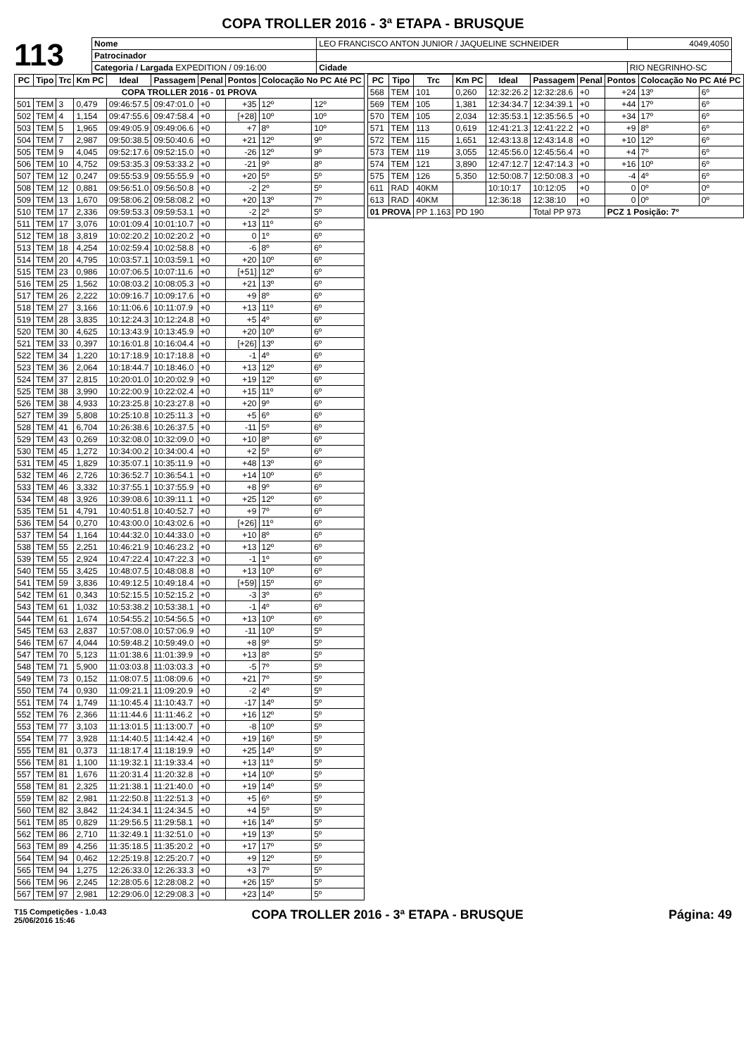COPA TROLLER 2016 - 3ª ETAPA - BRUSQUE
113
| Nome | LEO FRANCISCO ANTON JUNIOR / JAQUELINE SCHNEIDER | | | 4049,4050 |
| Patrocinador | | | | |
| Categoria / Largada EXPEDITION / 09:16:00 | | Cidade | RIO NEGRINHO-SC | |
| PC | Tipo | Trc | Km PC | Ideal | Passagem | Penal | Pontos | Colocação No PC Até PC | |
| --- | --- | --- | --- | --- | --- | --- | --- | --- | --- |
| COPA TROLLER 2016 - 01 PROVA | | | | | | | | | |
| 501 | TEM | 3 | 0,479 | 09:46:57.5 | 09:47:01.0 | +0 | +35 | 12º | 12º |
| 502 | TEM | 4 | 1,154 | 09:47:55.6 | 09:47:58.4 | +0 | [+28] | 10º | 10º |
| 503 | TEM | 5 | 1,965 | 09:49:05.9 | 09:49:06.6 | +0 | +7 | 8º | 10º |
| 504 | TEM | 7 | 2,987 | 09:50:38.5 | 09:50:40.6 | +0 | +21 | 12º | 9º |
| 505 | TEM | 9 | 4,045 | 09:52:17.6 | 09:52:15.0 | +0 | -26 | 12º | 9º |
| 506 | TEM | 10 | 4,752 | 09:53:35.3 | 09:53:33.2 | +0 | -21 | 9º | 8º |
| 507 | TEM | 12 | 0,247 | 09:55:53.9 | 09:55:55.9 | +0 | +20 | 5º | 5º |
| 508 | TEM | 12 | 0,881 | 09:56:51.0 | 09:56:50.8 | +0 | -2 | 2º | 5º |
| 509 | TEM | 13 | 1,670 | 09:58:06.2 | 09:58:08.2 | +0 | +20 | 13º | 7º |
| 510 | TEM | 17 | 2,336 | 09:59:53.3 | 09:59:53.1 | +0 | -2 | 2º | 5º |
| 511 | TEM | 17 | 3,076 | 10:01:09.4 | 10:01:10.7 | +0 | +13 | 11º | 6º |
| 512 | TEM | 18 | 3,819 | 10:02:20.2 | 10:02:20.2 | +0 | 0 | 1º | 6º |
| 513 | TEM | 18 | 4,254 | 10:02:59.4 | 10:02:58.8 | +0 | -6 | 8º | 6º |
| 514 | TEM | 20 | 4,795 | 10:03:57.1 | 10:03:59.1 | +0 | +20 | 10º | 6º |
| 515 | TEM | 23 | 0,986 | 10:07:06.5 | 10:07:11.6 | +0 | [+51] | 12º | 6º |
| 516 | TEM | 25 | 1,562 | 10:08:03.2 | 10:08:05.3 | +0 | +21 | 13º | 6º |
| 517 | TEM | 26 | 2,222 | 10:09:16.7 | 10:09:17.6 | +0 | +9 | 8º | 6º |
| 518 | TEM | 27 | 3,166 | 10:11:06.6 | 10:11:07.9 | +0 | +13 | 11º | 6º |
| 519 | TEM | 28 | 3,835 | 10:12:24.3 | 10:12:24.8 | +0 | +5 | 4º | 6º |
| 520 | TEM | 30 | 4,625 | 10:13:43.9 | 10:13:45.9 | +0 | +20 | 10º | 6º |
| 521 | TEM | 33 | 0,397 | 10:16:01.8 | 10:16:04.4 | +0 | [+26] | 13º | 6º |
| 522 | TEM | 34 | 1,220 | 10:17:18.9 | 10:17:18.8 | +0 | -1 | 4º | 6º |
| 523 | TEM | 36 | 2,064 | 10:18:44.7 | 10:18:46.0 | +0 | +13 | 12º | 6º |
| 524 | TEM | 37 | 2,815 | 10:20:01.0 | 10:20:02.9 | +0 | +19 | 12º | 6º |
| 525 | TEM | 38 | 3,990 | 10:22:00.9 | 10:22:02.4 | +0 | +15 | 11º | 6º |
| 526 | TEM | 38 | 4,933 | 10:23:25.8 | 10:23:27.8 | +0 | +20 | 9º | 6º |
| 527 | TEM | 39 | 5,808 | 10:25:10.8 | 10:25:11.3 | +0 | +5 | 6º | 6º |
| 528 | TEM | 41 | 6,704 | 10:26:38.6 | 10:26:37.5 | +0 | -11 | 5º | 6º |
| 529 | TEM | 43 | 0,269 | 10:32:08.0 | 10:32:09.0 | +0 | +10 | 8º | 6º |
| 530 | TEM | 45 | 1,272 | 10:34:00.2 | 10:34:00.4 | +0 | +2 | 5º | 6º |
| 531 | TEM | 45 | 1,829 | 10:35:07.1 | 10:35:11.9 | +0 | +48 | 13º | 6º |
| 532 | TEM | 46 | 2,726 | 10:36:52.7 | 10:36:54.1 | +0 | +14 | 10º | 6º |
| 533 | TEM | 46 | 3,332 | 10:37:55.1 | 10:37:55.9 | +0 | +8 | 9º | 6º |
| 534 | TEM | 48 | 3,926 | 10:39:08.6 | 10:39:11.1 | +0 | +25 | 12º | 6º |
| 535 | TEM | 51 | 4,791 | 10:40:51.8 | 10:40:52.7 | +0 | +9 | 7º | 6º |
| 536 | TEM | 54 | 0,270 | 10:43:00.0 | 10:43:02.6 | +0 | [+26] | 11º | 6º |
| 537 | TEM | 54 | 1,164 | 10:44:32.0 | 10:44:33.0 | +0 | +10 | 8º | 6º |
| 538 | TEM | 55 | 2,251 | 10:46:21.9 | 10:46:23.2 | +0 | +13 | 12º | 6º |
| 539 | TEM | 55 | 2,924 | 10:47:22.4 | 10:47:22.3 | +0 | -1 | 1º | 6º |
| 540 | TEM | 55 | 3,425 | 10:48:07.5 | 10:48:08.8 | +0 | +13 | 10º | 6º |
| 541 | TEM | 59 | 3,836 | 10:49:12.5 | 10:49:18.4 | +0 | [+59] | 15º | 6º |
| 542 | TEM | 61 | 0,343 | 10:52:15.5 | 10:52:15.2 | +0 | -3 | 3º | 6º |
| 543 | TEM | 61 | 1,032 | 10:53:38.2 | 10:53:38.1 | +0 | -1 | 4º | 6º |
| 544 | TEM | 61 | 1,674 | 10:54:55.2 | 10:54:56.5 | +0 | +13 | 10º | 6º |
| 545 | TEM | 63 | 2,837 | 10:57:08.0 | 10:57:06.9 | +0 | -11 | 10º | 5º |
| 546 | TEM | 67 | 4,044 | 10:59:48.2 | 10:59:49.0 | +0 | +8 | 9º | 5º |
| 547 | TEM | 70 | 5,123 | 11:01:38.6 | 11:01:39.9 | +0 | +13 | 8º | 5º |
| 548 | TEM | 71 | 5,900 | 11:03:03.8 | 11:03:03.3 | +0 | -5 | 7º | 5º |
| 549 | TEM | 73 | 0,152 | 11:08:07.5 | 11:08:09.6 | +0 | +21 | 7º | 5º |
| 550 | TEM | 74 | 0,930 | 11:09:21.1 | 11:09:20.9 | +0 | -2 | 4º | 5º |
| 551 | TEM | 74 | 1,749 | 11:10:45.4 | 11:10:43.7 | +0 | -17 | 14º | 5º |
| 552 | TEM | 76 | 2,366 | 11:11:44.6 | 11:11:46.2 | +0 | +16 | 12º | 5º |
| 553 | TEM | 77 | 3,103 | 11:13:01.5 | 11:13:00.7 | +0 | -8 | 10º | 5º |
| 554 | TEM | 77 | 3,928 | 11:14:40.5 | 11:14:42.4 | +0 | +19 | 16º | 5º |
| 555 | TEM | 81 | 0,373 | 11:18:17.4 | 11:18:19.9 | +0 | +25 | 14º | 5º |
| 556 | TEM | 81 | 1,100 | 11:19:32.1 | 11:19:33.4 | +0 | +13 | 11º | 5º |
| 557 | TEM | 81 | 1,676 | 11:20:31.4 | 11:20:32.8 | +0 | +14 | 10º | 5º |
| 558 | TEM | 81 | 2,325 | 11:21:38.1 | 11:21:40.0 | +0 | +19 | 14º | 5º |
| 559 | TEM | 82 | 2,981 | 11:22:50.8 | 11:22:51.3 | +0 | +5 | 6º | 5º |
| 560 | TEM | 82 | 3,842 | 11:24:34.1 | 11:24:34.5 | +0 | +4 | 5º | 5º |
| 561 | TEM | 85 | 0,829 | 11:29:56.5 | 11:29:58.1 | +0 | +16 | 14º | 5º |
| 562 | TEM | 86 | 2,710 | 11:32:49.1 | 11:32:51.0 | +0 | +19 | 13º | 5º |
| 563 | TEM | 89 | 4,256 | 11:35:18.5 | 11:35:20.2 | +0 | +17 | 17º | 5º |
| 564 | TEM | 94 | 0,462 | 12:25:19.8 | 12:25:20.7 | +0 | +9 | 12º | 5º |
| 565 | TEM | 94 | 1,275 | 12:26:33.0 | 12:26:33.3 | +0 | +3 | 7º | 5º |
| 566 | TEM | 96 | 2,245 | 12:28:05.6 | 12:28:08.2 | +0 | +26 | 15º | 5º |
| 567 | TEM | 97 | 2,981 | 12:29:06.0 | 12:29:08.3 | +0 | +23 | 14º | 5º |
| PC | Tipo | Trc | Km PC | Ideal | Passagem | Penal | Pontos | Colocação No PC Até PC | |
| --- | --- | --- | --- | --- | --- | --- | --- | --- | --- |
| 568 | TEM | 101 | 0,260 | 12:32:26.2 | 12:32:28.6 | +0 | +24 | 13º | 6º |
| 569 | TEM | 105 | 1,381 | 12:34:34.7 | 12:34:39.1 | +0 | +44 | 17º | 6º |
| 570 | TEM | 105 | 2,034 | 12:35:53.1 | 12:35:56.5 | +0 | +34 | 17º | 6º |
| 571 | TEM | 113 | 0,619 | 12:41:21.3 | 12:41:22.2 | +0 | +9 | 8º | 6º |
| 572 | TEM | 115 | 1,651 | 12:43:13.8 | 12:43:14.8 | +0 | +10 | 12º | 6º |
| 573 | TEM | 119 | 3,055 | 12:45:56.0 | 12:45:56.4 | +0 | +4 | 7º | 6º |
| 574 | TEM | 121 | 3,890 | 12:47:12.7 | 12:47:14.3 | +0 | +16 | 10º | 6º |
| 575 | TEM | 126 | 5,350 | 12:50:08.7 | 12:50:08.3 | +0 | -4 | 4º | 6º |
| 611 | RAD | 40KM | | 10:10:17 | 10:12:05 | +0 | 0 | 0º | 0º |
| 613 | RAD | 40KM | | 12:36:18 | 12:38:10 | +0 | 0 | 0º | 0º |
| 01 PROVA | | PP 1.163 | PD 190 | | Total PP 973 | | PCZ 1 Posição: 7º | | |
T15 Competições - 1.0.43
25/06/2016 15:46 COPA TROLLER 2016 - 3ª ETAPA - BRUSQUE Página: 49